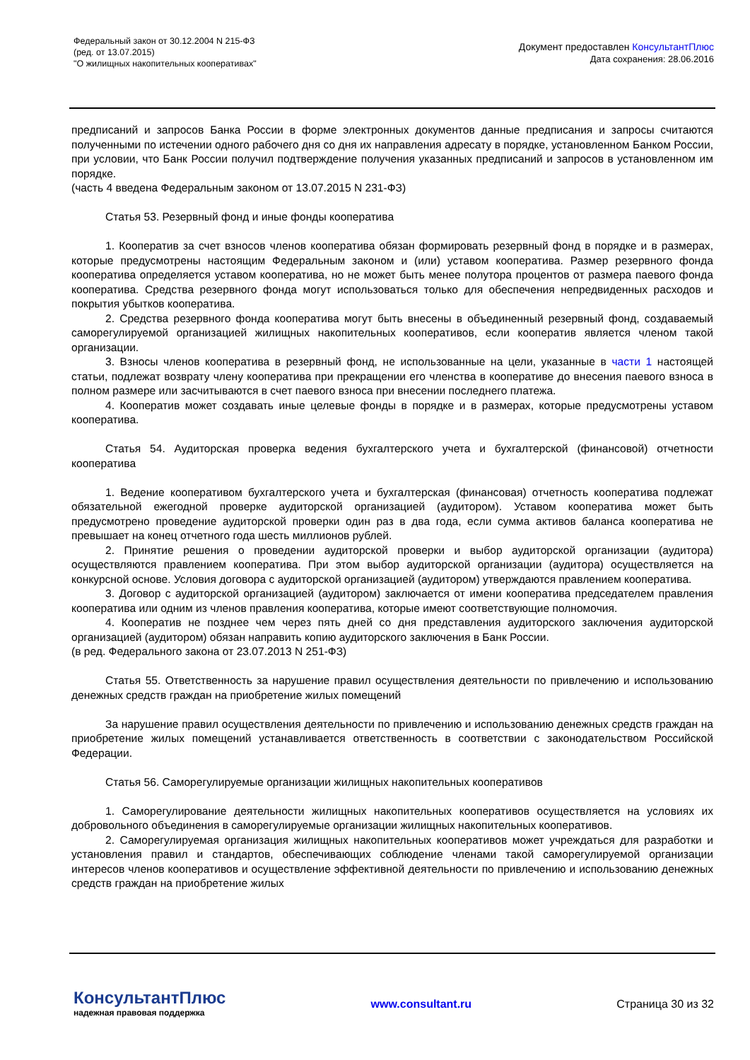Федеральный закон от 30.12.2004 N 215-ФЗ
(ред. от 13.07.2015)
"О жилищных накопительных кооперативах"
Документ предоставлен КонсультантПлюс
Дата сохранения: 28.06.2016
предписаний и запросов Банка России в форме электронных документов данные предписания и запросы считаются полученными по истечении одного рабочего дня со дня их направления адресату в порядке, установленном Банком России, при условии, что Банк России получил подтверждение получения указанных предписаний и запросов в установленном им порядке.
(часть 4 введена Федеральным законом от 13.07.2015 N 231-ФЗ)
Статья 53. Резервный фонд и иные фонды кооператива
1. Кооператив за счет взносов членов кооператива обязан формировать резервный фонд в порядке и в размерах, которые предусмотрены настоящим Федеральным законом и (или) уставом кооператива. Размер резервного фонда кооператива определяется уставом кооператива, но не может быть менее полутора процентов от размера паевого фонда кооператива. Средства резервного фонда могут использоваться только для обеспечения непредвиденных расходов и покрытия убытков кооператива.
2. Средства резервного фонда кооператива могут быть внесены в объединенный резервный фонд, создаваемый саморегулируемой организацией жилищных накопительных кооперативов, если кооператив является членом такой организации.
3. Взносы членов кооператива в резервный фонд, не использованные на цели, указанные в части 1 настоящей статьи, подлежат возврату члену кооператива при прекращении его членства в кооперативе до внесения паевого взноса в полном размере или засчитываются в счет паевого взноса при внесении последнего платежа.
4. Кооператив может создавать иные целевые фонды в порядке и в размерах, которые предусмотрены уставом кооператива.
Статья 54. Аудиторская проверка ведения бухгалтерского учета и бухгалтерской (финансовой) отчетности кооператива
1. Ведение кооперативом бухгалтерского учета и бухгалтерская (финансовая) отчетность кооператива подлежат обязательной ежегодной проверке аудиторской организацией (аудитором). Уставом кооператива может быть предусмотрено проведение аудиторской проверки один раз в два года, если сумма активов баланса кооператива не превышает на конец отчетного года шесть миллионов рублей.
2. Принятие решения о проведении аудиторской проверки и выбор аудиторской организации (аудитора) осуществляются правлением кооператива. При этом выбор аудиторской организации (аудитора) осуществляется на конкурсной основе. Условия договора с аудиторской организацией (аудитором) утверждаются правлением кооператива.
3. Договор с аудиторской организацией (аудитором) заключается от имени кооператива председателем правления кооператива или одним из членов правления кооператива, которые имеют соответствующие полномочия.
4. Кооператив не позднее чем через пять дней со дня представления аудиторского заключения аудиторской организацией (аудитором) обязан направить копию аудиторского заключения в Банк России.
(в ред. Федерального закона от 23.07.2013 N 251-ФЗ)
Статья 55. Ответственность за нарушение правил осуществления деятельности по привлечению и использованию денежных средств граждан на приобретение жилых помещений
За нарушение правил осуществления деятельности по привлечению и использованию денежных средств граждан на приобретение жилых помещений устанавливается ответственность в соответствии с законодательством Российской Федерации.
Статья 56. Саморегулируемые организации жилищных накопительных кооперативов
1. Саморегулирование деятельности жилищных накопительных кооперативов осуществляется на условиях их добровольного объединения в саморегулируемые организации жилищных накопительных кооперативов.
2. Саморегулируемая организация жилищных накопительных кооперативов может учреждаться для разработки и установления правил и стандартов, обеспечивающих соблюдение членами такой саморегулируемой организации интересов членов кооперативов и осуществление эффективной деятельности по привлечению и использованию денежных средств граждан на приобретение жилых
КонсультантПлюс
надежная правовая поддержка
www.consultant.ru Страница 30 из 32